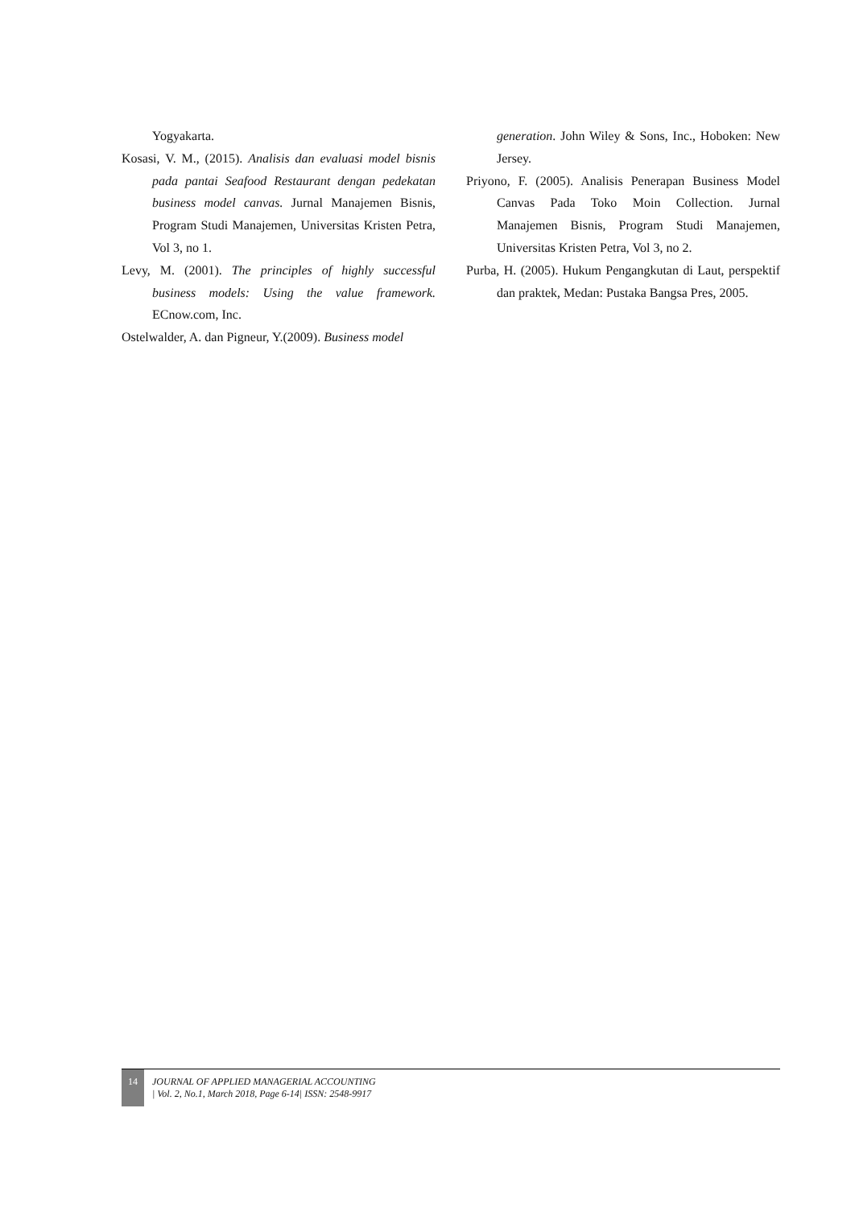Yogyakarta.
Kosasi, V. M., (2015). Analisis dan evaluasi model bisnis pada pantai Seafood Restaurant dengan pedekatan business model canvas. Jurnal Manajemen Bisnis, Program Studi Manajemen, Universitas Kristen Petra, Vol 3, no 1.
Levy, M. (2001). The principles of highly successful business models: Using the value framework. ECnow.com, Inc.
Ostelwalder, A. dan Pigneur, Y.(2009). Business model
generation. John Wiley & Sons, Inc., Hoboken: New Jersey.
Priyono, F. (2005). Analisis Penerapan Business Model Canvas Pada Toko Moin Collection. Jurnal Manajemen Bisnis, Program Studi Manajemen, Universitas Kristen Petra, Vol 3, no 2.
Purba, H. (2005). Hukum Pengangkutan di Laut, perspektif dan praktek, Medan: Pustaka Bangsa Pres, 2005.
14
JOURNAL OF APPLIED MANAGERIAL ACCOUNTING
| Vol. 2, No.1, March 2018, Page 6-14| ISSN: 2548-9917